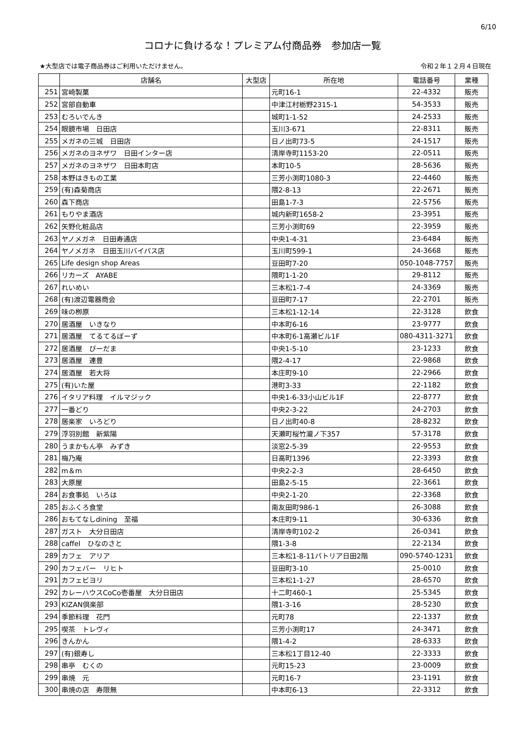6/10
コロナに負けるな！プレミアム付商品券　参加店一覧
★大型店では電子商品券はご利用いただけません。 令和２年１２月４日現在
| | 店舗名 | 大型店 | 所在地 | 電話番号 | 業種 |
| --- | --- | --- | --- | --- | --- |
| 251 | 宮崎製菓 | | 元町16-1 | 22-4332 | 販売 |
| 252 | 宮部自動車 | | 中津江村栃野2315-1 | 54-3533 | 販売 |
| 253 | むろいでんき | | 城町1-1-52 | 24-2533 | 販売 |
| 254 | 眼鏡市場 日田店 | | 玉川3-671 | 22-8311 | 販売 |
| 255 | メガネの三城 日田店 | | 日ノ出町73-5 | 24-1517 | 販売 |
| 256 | メガネのヨネザワ 日田インター店 | | 清岸寺町1153-20 | 22-0511 | 販売 |
| 257 | メガネのヨネザワ 日田本町店 | | 本町10-5 | 28-5636 | 販売 |
| 258 | 本野はきもの工業 | | 三芳小渕町1080-3 | 22-4460 | 販売 |
| 259 | (有)森菊商店 | | 隈2-8-13 | 22-2671 | 販売 |
| 260 | 森下商店 | | 田島1-7-3 | 22-5756 | 販売 |
| 261 | もりやま酒店 | | 城内新町1658-2 | 23-3951 | 販売 |
| 262 | 矢野化粧品店 | | 三芳小渕町69 | 22-3959 | 販売 |
| 263 | ヤノメガネ 日田寿通店 | | 中央1-4-31 | 23-6484 | 販売 |
| 264 | ヤノメガネ 日田玉川バイパス店 | | 玉川町599-1 | 24-3668 | 販売 |
| 265 | Life design shop Areas | | 豆田町7-20 | 050-1048-7757 | 販売 |
| 266 | リカーズ AYABE | | 隈町1-1-20 | 29-8112 | 販売 |
| 267 | れいめい | | 三本松1-7-4 | 24-3369 | 販売 |
| 268 | (有)渡辺電器商会 | | 豆田町7-17 | 22-2701 | 販売 |
| 269 | 味の栁原 | | 三本松1-12-14 | 22-3128 | 飲食 |
| 270 | 居酒屋 いきなり | | 中本町6-16 | 23-9777 | 飲食 |
| 271 | 居酒屋 てるてるぼーず | | 中本町6-1高瀬ビル1F | 080-4311-3271 | 飲食 |
| 272 | 居酒屋 びーだま | | 中央1-5-10 | 23-1233 | 飲食 |
| 273 | 居酒屋 連豊 | | 隈2-4-17 | 22-9868 | 飲食 |
| 274 | 居酒屋 若大将 | | 本庄町9-10 | 22-2966 | 飲食 |
| 275 | (有)いた屋 | | 港町3-33 | 22-1182 | 飲食 |
| 276 | イタリア料理 イルマジック | | 中央1-6-33小山ビル1F | 22-8777 | 飲食 |
| 277 | 一番どり | | 中央2-3-22 | 24-2703 | 飲食 |
| 278 | 居楽家 いろどり | | 日ノ出町40-8 | 28-8232 | 飲食 |
| 279 | 浮羽別館 新紫陽 | | 天瀬町桜竹瀧ノ下357 | 57-3178 | 飲食 |
| 280 | うまかもん亭 みずき | | 淡窓2-5-39 | 22-9553 | 飲食 |
| 281 | 梅乃庵 | | 日高町1396 | 22-3393 | 飲食 |
| 282 | m＆m | | 中央2-2-3 | 28-6450 | 飲食 |
| 283 | 大原屋 | | 田島2-5-15 | 22-3661 | 飲食 |
| 284 | お食事処 いろは | | 中央2-1-20 | 22-3368 | 飲食 |
| 285 | おふくろ食堂 | | 南友田町986-1 | 26-3088 | 飲食 |
| 286 | おもてなしdining 至福 | | 本庄町9-11 | 30-6336 | 飲食 |
| 287 | ガスト 大分日田店 | | 清岸寺町102-2 | 26-0341 | 飲食 |
| 288 | caffel ひなのさと | | 隈1-3-8 | 22-2134 | 飲食 |
| 289 | カフェ アリア | | 三本松1-8-11パトリア日田2階 | 090-5740-1231 | 飲食 |
| 290 | カフェバー リヒト | | 豆田町3-10 | 25-0010 | 飲食 |
| 291 | カフェビヨリ | | 三本松1-1-27 | 28-6570 | 飲食 |
| 292 | カレーハウスCoCo壱番屋 大分日田店 | | 十二町460-1 | 25-5345 | 飲食 |
| 293 | KIZAN倶楽部 | | 隈1-3-16 | 28-5230 | 飲食 |
| 294 | 季節料理 花門 | | 元町78 | 22-1337 | 飲食 |
| 295 | 喫茶 トレヴィ | | 三芳小渕町17 | 24-3471 | 飲食 |
| 296 | きんかん | | 隈1-4-2 | 28-6333 | 飲食 |
| 297 | (有)銀寿し | | 三本松1丁目12-40 | 22-3333 | 飲食 |
| 298 | 串亭 むくの | | 元町15-23 | 23-0009 | 飲食 |
| 299 | 串焼 元 | | 元町16-7 | 23-1191 | 飲食 |
| 300 | 串焼の店 寿限無 | | 中本町6-13 | 22-3312 | 飲食 |